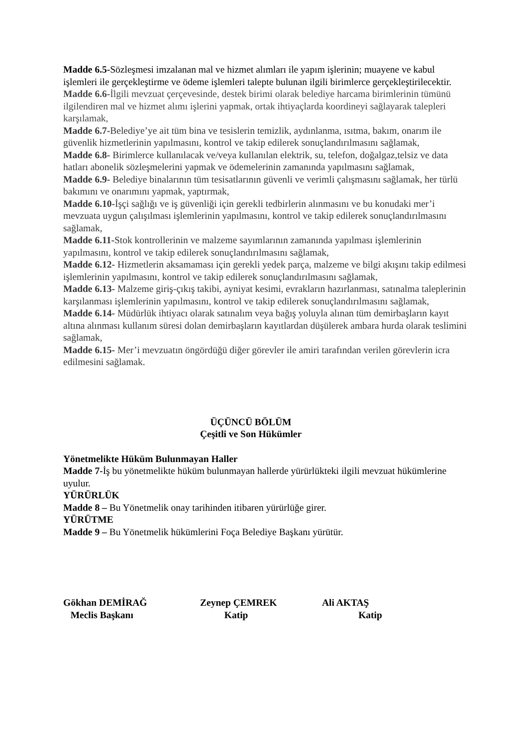Madde 6.5-Sözleşmesi imzalanan mal ve hizmet alımları ile yapım işlerinin; muayene ve kabul işlemleri ile gerçekleştirme ve ödeme işlemleri talepte bulunan ilgili birimlerce gerçekleştirilecektir.
Madde 6.6-İlgili mevzuat çerçevesinde, destek birimi olarak belediye harcama birimlerinin tümünü ilgilendiren mal ve hizmet alımı işlerini yapmak, ortak ihtiyaçlarda koordineyi sağlayarak talepleri karşılamak,
Madde 6.7-Belediye’ye ait tüm bina ve tesislerin temizlik, aydınlanma, ısıtma, bakım, onarım ile güvenlik hizmetlerinin yapılmasını, kontrol ve takip edilerek sonuçlandırılmasını sağlamak,
Madde 6.8- Birimlerce kullanılacak ve/veya kullanılan elektrik, su, telefon, doğalgaz,telsiz ve data hatları abonelik sözleşmelerini yapmak ve ödemelerinin zamanında yapılmasını sağlamak,
Madde 6.9- Belediye binalarının tüm tesisatlarının güvenli ve verimli çalışmasını sağlamak, her türlü bakımını ve onarımını yapmak, yaptırmak,
Madde 6.10-İşçi sağlığı ve iş güvenliği için gerekli tedbirlerin alınmasını ve bu konudaki mer’i mevzuata uygun çalışılması işlemlerinin yapılmasını, kontrol ve takip edilerek sonuçlandırılmasını sağlamak,
Madde 6.11-Stok kontrollerinin ve malzeme sayımlarının zamanında yapılması işlemlerinin yapılmasını, kontrol ve takip edilerek sonuçlandırılmasını sağlamak,
Madde 6.12- Hizmetlerin aksamaması için gerekli yedek parça, malzeme ve bilgi akışını takip edilmesi işlemlerinin yapılmasını, kontrol ve takip edilerek sonuçlandırılmasını sağlamak,
Madde 6.13- Malzeme giriş-çıkış takibi, ayniyat kesimi, evrakların hazırlanması, satınalma taleplerinin karşılanması işlemlerinin yapılmasını, kontrol ve takip edilerek sonuçlandırılmasını sağlamak,
Madde 6.14- Müdürlük ihtiyacı olarak satınalım veya bağış yoluyla alınan tüm demirbaşların kayıt altına alınması kullanım süresi dolan demirbaşların kayıtlardan düşülerek ambara hurda olarak teslimini sağlamak,
Madde 6.15- Mer’i mevzuatın öngördüğü diğer görevler ile amiri tarafından verilen görevlerin icra edilmesini sağlamak.
ÜÇÜNCÜ BÖLÜM
Çeşitli ve Son Hükümler
Yönetmelikte Hüküm Bulunmayan Haller
Madde 7-İş bu yönetmelikte hüküm bulunmayan hallerde yürürlükteki ilgili mevzuat hükümlerine uyulur.
YÜRÜRLÜK
Madde 8 – Bu Yönetmelik onay tarihinden itibaren yürürlüğe girer.
YÜRÜTME
Madde 9 – Bu Yönetmelik hükümlerini Foça Belediye Başkanı yürütür.
Gökhan DEMİRAĞ
Meclis Başkanı
Zeynep ÇEMREK
Katip
Ali AKTAŞ
Katip